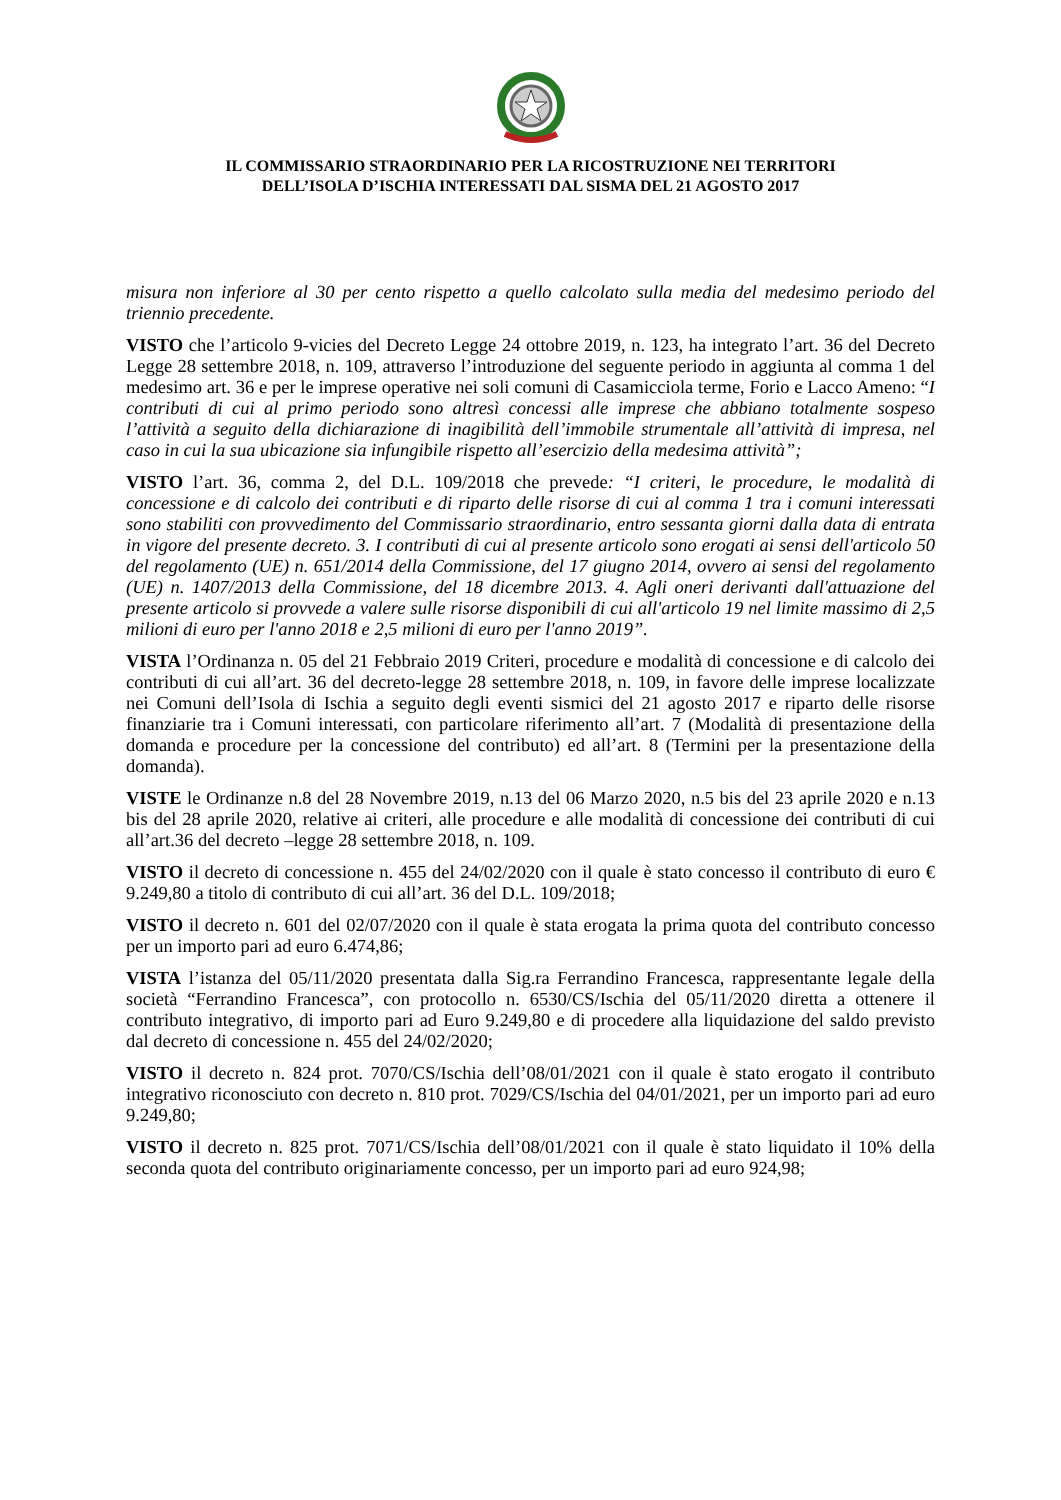IL COMMISSARIO STRAORDINARIO PER LA RICOSTRUZIONE NEI TERRITORI
DELL’ISOLA D’ISCHIA INTERESSATI DAL SISMA DEL 21 AGOSTO 2017
misura non inferiore al 30 per cento rispetto a quello calcolato sulla media del medesimo periodo del triennio precedente.
VISTO che l’articolo 9-vicies del Decreto Legge 24 ottobre 2019, n. 123, ha integrato l’art. 36 del Decreto Legge 28 settembre 2018, n. 109, attraverso l’introduzione del seguente periodo in aggiunta al comma 1 del medesimo art. 36 e per le imprese operative nei soli comuni di Casamicciola terme, Forio e Lacco Ameno: “I contributi di cui al primo periodo sono altresì concessi alle imprese che abbiano totalmente sospeso l’attività a seguito della dichiarazione di inagibilità dell’immobile strumentale all’attività di impresa, nel caso in cui la sua ubicazione sia infungibile rispetto all’esercizio della medesima attività”;
VISTO l’art. 36, comma 2, del D.L. 109/2018 che prevede: “I criteri, le procedure, le modalità di concessione e di calcolo dei contributi e di riparto delle risorse di cui al comma 1 tra i comuni interessati sono stabiliti con provvedimento del Commissario straordinario, entro sessanta giorni dalla data di entrata in vigore del presente decreto. 3. I contributi di cui al presente articolo sono erogati ai sensi dell'articolo 50 del regolamento (UE) n. 651/2014 della Commissione, del 17 giugno 2014, ovvero ai sensi del regolamento (UE) n. 1407/2013 della Commissione, del 18 dicembre 2013. 4. Agli oneri derivanti dall'attuazione del presente articolo si provvede a valere sulle risorse disponibili di cui all'articolo 19 nel limite massimo di 2,5 milioni di euro per l'anno 2018 e 2,5 milioni di euro per l'anno 2019”.
VISTA l’Ordinanza n. 05 del 21 Febbraio 2019 Criteri, procedure e modalità di concessione e di calcolo dei contributi di cui all’art. 36 del decreto-legge 28 settembre 2018, n. 109, in favore delle imprese localizzate nei Comuni dell’Isola di Ischia a seguito degli eventi sismici del 21 agosto 2017 e riparto delle risorse finanziarie tra i Comuni interessati, con particolare riferimento all’art. 7 (Modalità di presentazione della domanda e procedure per la concessione del contributo) ed all’art. 8 (Termini per la presentazione della domanda).
VISTE le Ordinanze n.8 del 28 Novembre 2019, n.13 del 06 Marzo 2020, n.5 bis del 23 aprile 2020 e n.13 bis del 28 aprile 2020, relative ai criteri, alle procedure e alle modalità di concessione dei contributi di cui all’art.36 del decreto –legge 28 settembre 2018, n. 109.
VISTO il decreto di concessione n. 455 del 24/02/2020 con il quale è stato concesso il contributo di euro € 9.249,80 a titolo di contributo di cui all’art. 36 del D.L. 109/2018;
VISTO il decreto n. 601 del 02/07/2020 con il quale è stata erogata la prima quota del contributo concesso per un importo pari ad euro 6.474,86;
VISTA l’istanza del 05/11/2020 presentata dalla Sig.ra Ferrandino Francesca, rappresentante legale della società “Ferrandino Francesca”, con protocollo n. 6530/CS/Ischia del 05/11/2020 diretta a ottenere il contributo integrativo, di importo pari ad Euro 9.249,80 e di procedere alla liquidazione del saldo previsto dal decreto di concessione n. 455 del 24/02/2020;
VISTO il decreto n. 824 prot. 7070/CS/Ischia dell’08/01/2021 con il quale è stato erogato il contributo integrativo riconosciuto con decreto n. 810 prot. 7029/CS/Ischia del 04/01/2021, per un importo pari ad euro 9.249,80;
VISTO il decreto n. 825 prot. 7071/CS/Ischia dell’08/01/2021 con il quale è stato liquidato il 10% della seconda quota del contributo originariamente concesso, per un importo pari ad euro 924,98;